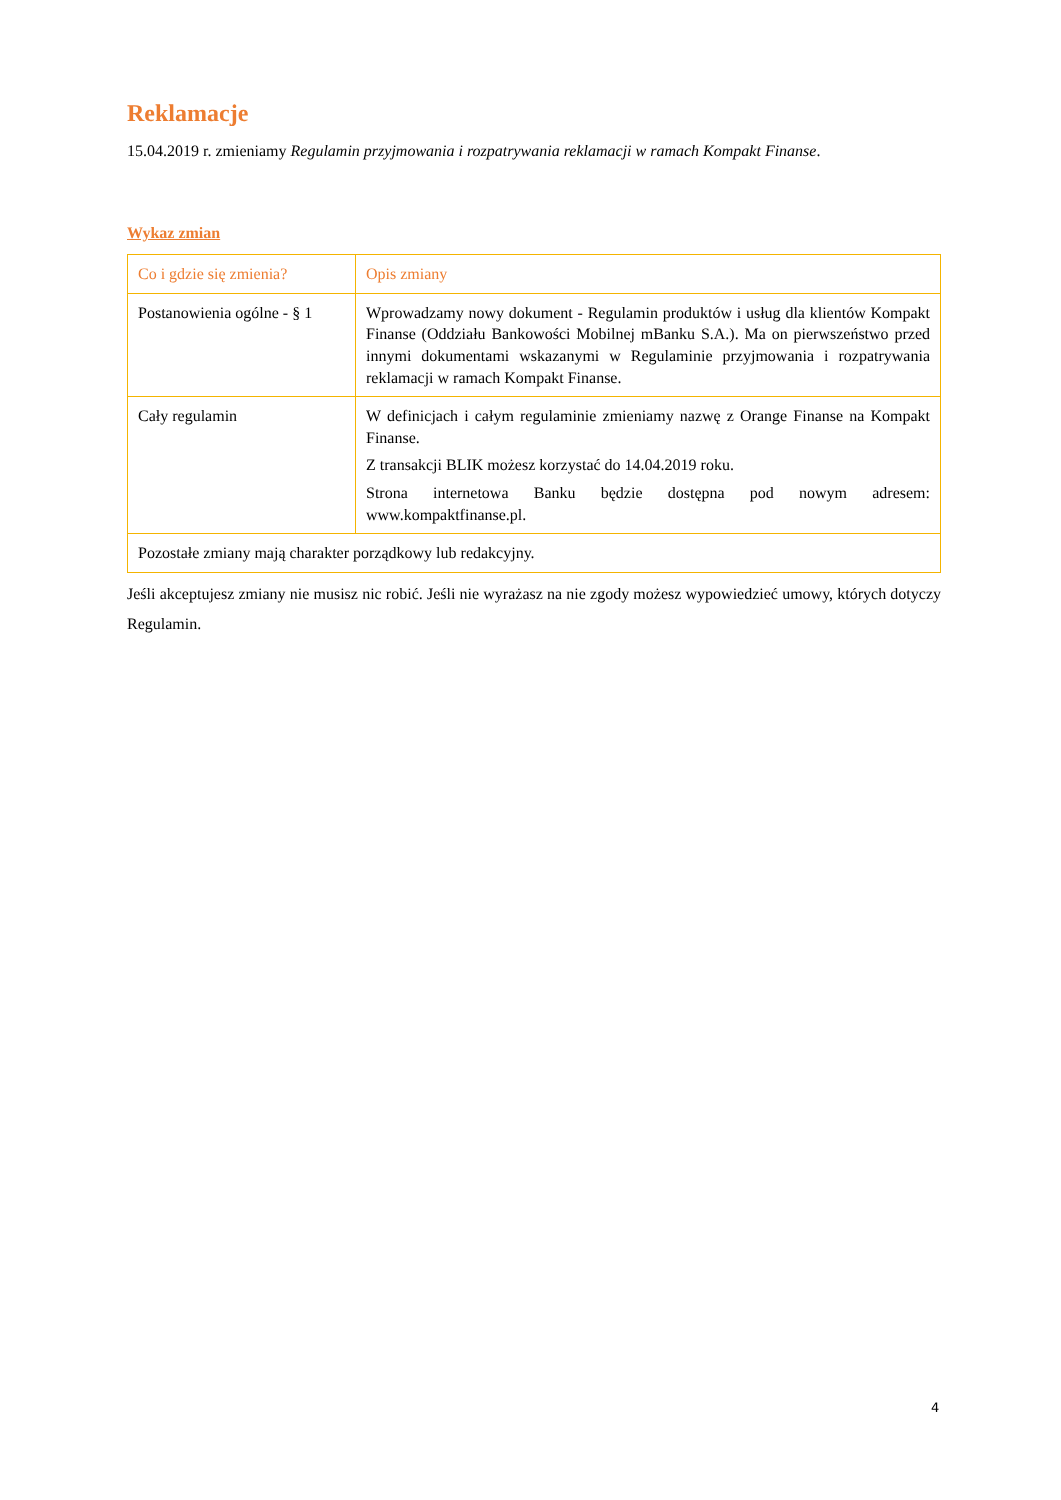Reklamacje
15.04.2019 r. zmieniamy Regulamin przyjmowania i rozpatrywania reklamacji w ramach Kompakt Finanse.
Wykaz zmian
| Co i gdzie się zmienia? | Opis zmiany |
| --- | --- |
| Postanowienia ogólne - § 1 | Wprowadzamy nowy dokument - Regulamin produktów i usług dla klientów Kompakt Finanse (Oddziału Bankowości Mobilnej mBanku S.A.). Ma on pierwszeństwo przed innymi dokumentami wskazanymi w Regulaminie przyjmowania i rozpatrywania reklamacji w ramach Kompakt Finanse. |
| Cały regulamin | W definicjach i całym regulaminie zmieniamy nazwę z Orange Finanse na Kompakt Finanse. Z transakcji BLIK możesz korzystać do 14.04.2019 roku. Strona internetowa Banku będzie dostępna pod nowym adresem: www.kompaktfinanse.pl. |
| Pozostałe zmiany mają charakter porządkowy lub redakcyjny. | |
Jeśli akceptujesz zmiany nie musisz nic robić. Jeśli nie wyrażasz na nie zgody możesz wypowiedzieć umowy, których dotyczy Regulamin.
4